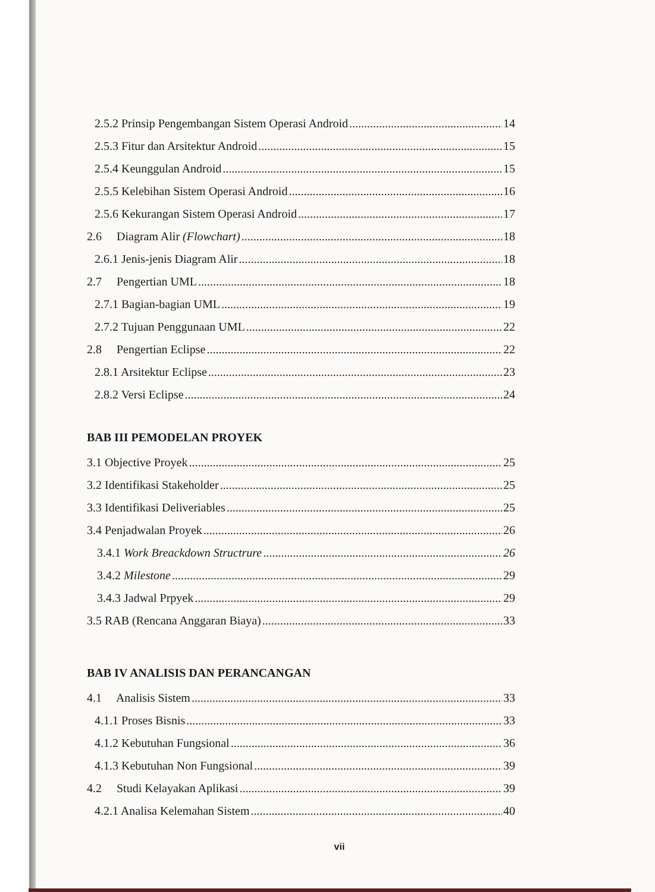2.5.2 Prinsip Pengembangan Sistem Operasi Android 14
2.5.3 Fitur dan Arsitektur Android 15
2.5.4 Keunggulan Android 15
2.5.5 Kelebihan Sistem Operasi Android 16
2.5.6 Kekurangan Sistem Operasi Android 17
2.6 Diagram Alir (Flowchart) 18
2.6.1 Jenis-jenis Diagram Alir 18
2.7 Pengertian UML 18
2.7.1 Bagian-bagian UML 19
2.7.2 Tujuan Penggunaan UML 22
2.8 Pengertian Eclipse 22
2.8.1 Arsitektur Eclipse 23
2.8.2 Versi Eclipse 24
BAB III PEMODELAN PROYEK
3.1 Objective Proyek 25
3.2 Identifikasi Stakeholder 25
3.3 Identifikasi Deliveriables 25
3.4 Penjadwalan Proyek 26
3.4.1 Work Breackdown Structrure 26
3.4.2 Milestone 29
3.4.3 Jadwal Prpyek 29
3.5 RAB (Rencana Anggaran Biaya) 33
BAB IV ANALISIS DAN PERANCANGAN
4.1 Analisis Sistem 33
4.1.1 Proses Bisnis 33
4.1.2 Kebutuhan Fungsional 36
4.1.3 Kebutuhan Non Fungsional 39
4.2 Studi Kelayakan Aplikasi 39
4.2.1 Analisa Kelemahan Sistem 40
vii